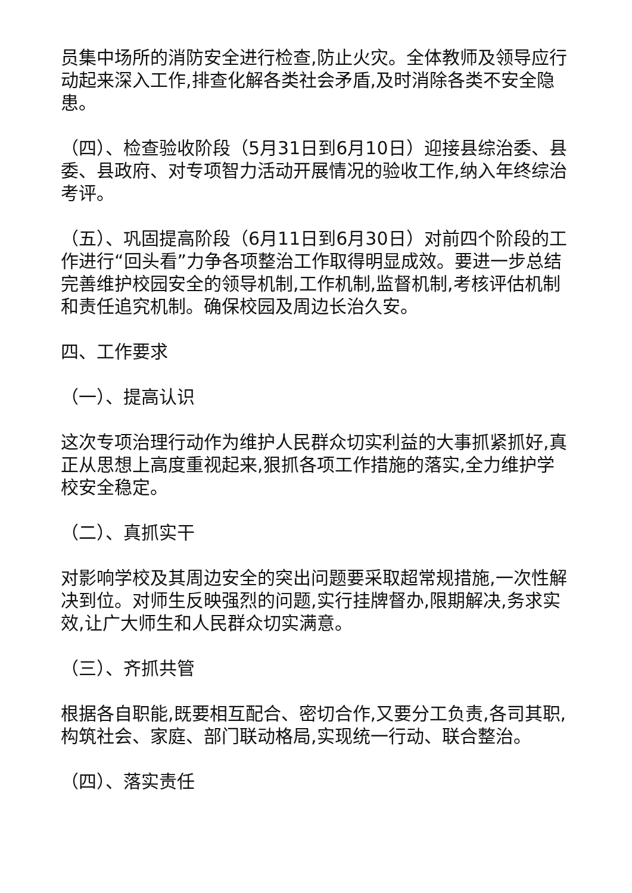员集中场所的消防安全进行检查,防止火灾。全体教师及领导应行动起来深入工作,排查化解各类社会矛盾,及时消除各类不安全隐患。
（四）、检查验收阶段（5月31日到6月10日）迎接县综治委、县委、县政府、对专项智力活动开展情况的验收工作,纳入年终综治考评。
（五）、巩固提高阶段（6月11日到6月30日）对前四个阶段的工作进行“回头看”力争各项整治工作取得明显成效。要进一步总结完善维护校园安全的领导机制,工作机制,监督机制,考核评估机制和责任追究机制。确保校园及周边长治久安。
四、工作要求
（一）、提高认识
这次专项治理行动作为维护人民群众切实利益的大事抓紧抓好,真正从思想上高度重视起来,狠抓各项工作措施的落实,全力维护学校安全稳定。
（二）、真抓实干
对影响学校及其周边安全的突出问题要采取超常规措施,一次性解决到位。对师生反映强烈的问题,实行挂牌督办,限期解决,务求实效,让广大师生和人民群众切实满意。
（三）、齐抓共管
根据各自职能,既要相互配合、密切合作,又要分工负责,各司其职,构筑社会、家庭、部门联动格局,实现统一行动、联合整治。
（四）、落实责任